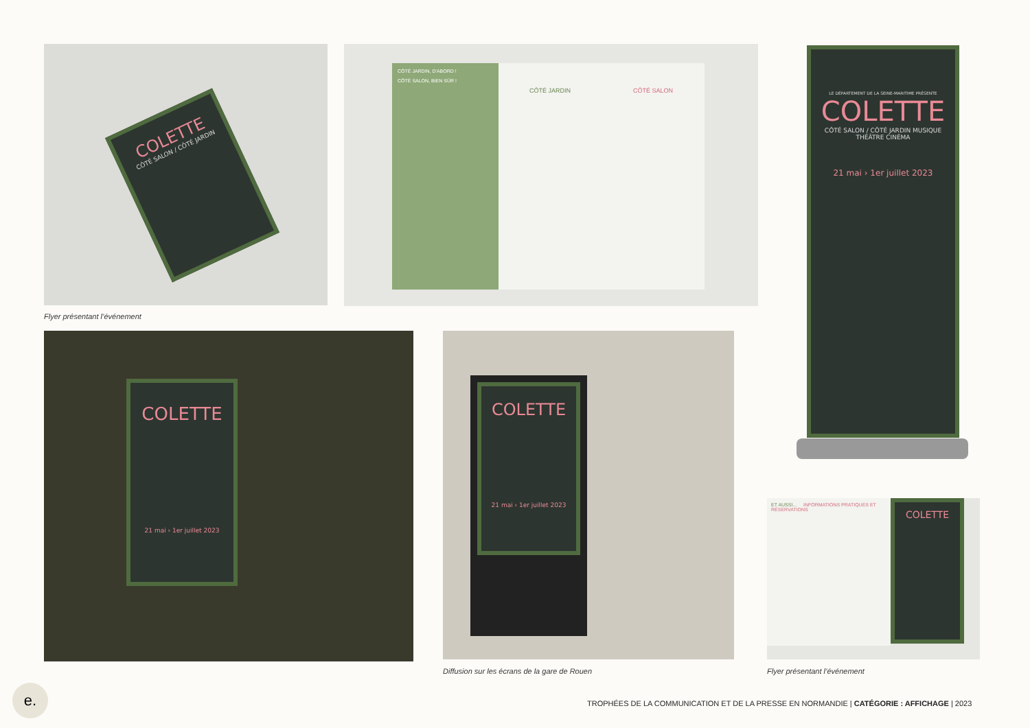COLETTE
CÔTÉ SALON / CÔTÉ JARDIN
Flyer présentant l’événement
CÔTÉ JARDIN, D'ABORD !
CÔTÉ SALON, BIEN SÛR !
CÔTÉ JARDIN CÔTÉ SALON
LE DÉPARTEMENT DE LA SEINE-MARITIME PRÉSENTE
COLETTE
CÔTÉ SALON / CÔTÉ JARDIN MUSIQUE THÉÂTRE CINÉMA
21 mai › 1er juillet 2023
COLETTE
21 mai › 1er juillet 2023
COLETTE
21 mai › 1er juillet 2023
Diffusion sur les écrans de la gare de Rouen
ET AUSSI... INFORMATIONS PRATIQUES ET RÉSERVATIONS
COLETTE
Flyer présentant l’événement
e.
TROPHÉES DE LA COMMUNICATION ET DE LA PRESSE EN NORMANDIE | CATÉGORIE : AFFICHAGE | 2023